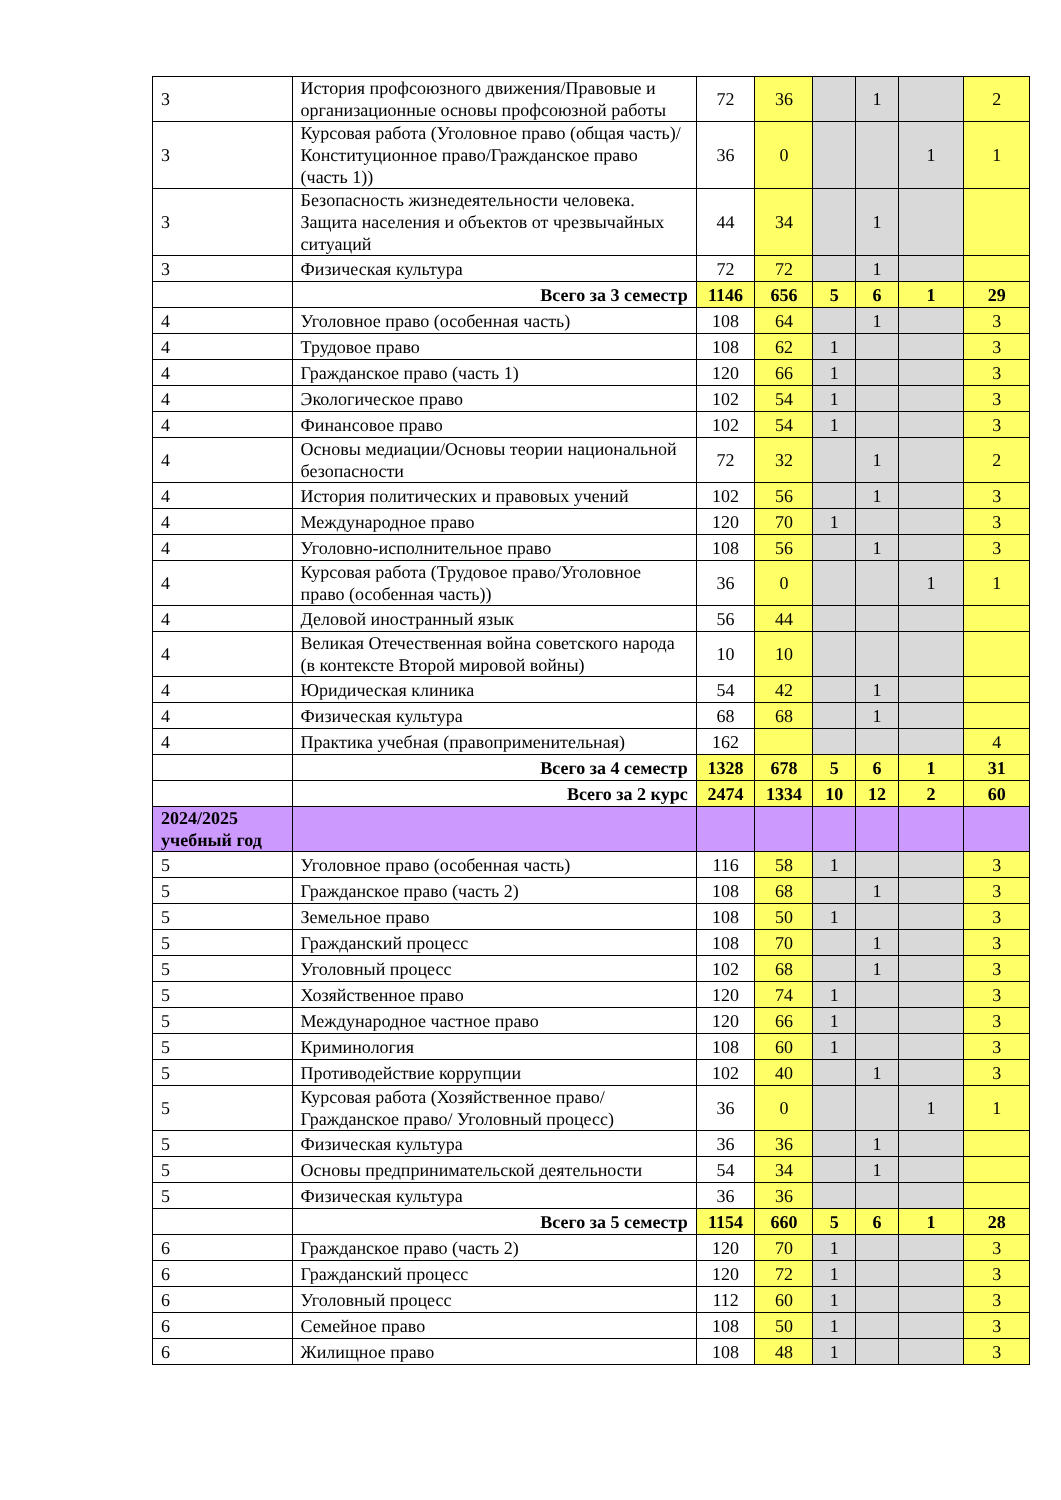| 3 | История профсоюзного движения/Правовые и организационные основы профсоюзной работы | 72 | 36 | | 1 | | 2 |
| 3 | Курсовая работа (Уголовное право (общая часть)/Конституционное право/Гражданское право (часть 1)) | 36 | 0 | | | 1 | 1 |
| 3 | Безопасность жизнедеятельности человека. Защита населения и объектов от чрезвычайных ситуаций | 44 | 34 | | 1 | | |
| 3 | Физическая культура | 72 | 72 | | 1 | | |
| | Всего за 3 семестр | 1146 | 656 | 5 | 6 | 1 | 29 |
| 4 | Уголовное право (особенная часть) | 108 | 64 | | 1 | | 3 |
| 4 | Трудовое право | 108 | 62 | 1 | | | 3 |
| 4 | Гражданское право (часть 1) | 120 | 66 | 1 | | | 3 |
| 4 | Экологическое право | 102 | 54 | 1 | | | 3 |
| 4 | Финансовое право | 102 | 54 | 1 | | | 3 |
| 4 | Основы медиации/Основы теории национальной безопасности | 72 | 32 | | 1 | | 2 |
| 4 | История политических и правовых учений | 102 | 56 | | 1 | | 3 |
| 4 | Международное право | 120 | 70 | 1 | | | 3 |
| 4 | Уголовно-исполнительное право | 108 | 56 | | 1 | | 3 |
| 4 | Курсовая работа (Трудовое право/Уголовное право (особенная часть)) | 36 | 0 | | | 1 | 1 |
| 4 | Деловой иностранный язык | 56 | 44 | | | | |
| 4 | Великая Отечественная война советского народа (в контексте Второй мировой войны) | 10 | 10 | | | | |
| 4 | Юридическая клиника | 54 | 42 | | 1 | | |
| 4 | Физическая культура | 68 | 68 | | 1 | | |
| 4 | Практика учебная (правоприменительная) | 162 | | | | | 4 |
| | Всего за 4 семестр | 1328 | 678 | 5 | 6 | 1 | 31 |
| | Всего за 2 курс | 2474 | 1334 | 10 | 12 | 2 | 60 |
| 2024/2025 учебный год | | | | | | | |
| 5 | Уголовное право (особенная часть) | 116 | 58 | 1 | | | 3 |
| 5 | Гражданское право (часть 2) | 108 | 68 | | 1 | | 3 |
| 5 | Земельное право | 108 | 50 | 1 | | | 3 |
| 5 | Гражданский процесс | 108 | 70 | | 1 | | 3 |
| 5 | Уголовный процесс | 102 | 68 | | 1 | | 3 |
| 5 | Хозяйственное право | 120 | 74 | 1 | | | 3 |
| 5 | Международное частное право | 120 | 66 | 1 | | | 3 |
| 5 | Криминология | 108 | 60 | 1 | | | 3 |
| 5 | Противодействие коррупции | 102 | 40 | | 1 | | 3 |
| 5 | Курсовая работа (Хозяйственное право/Гражданское право/ Уголовный процесс) | 36 | 0 | | | 1 | 1 |
| 5 | Физическая культура | 36 | 36 | | 1 | | |
| 5 | Основы предпринимательской деятельности | 54 | 34 | | 1 | | |
| 5 | Физическая культура | 36 | 36 | | | | |
| | Всего за 5 семестр | 1154 | 660 | 5 | 6 | 1 | 28 |
| 6 | Гражданское право (часть 2) | 120 | 70 | 1 | | | 3 |
| 6 | Гражданский процесс | 120 | 72 | 1 | | | 3 |
| 6 | Уголовный процесс | 112 | 60 | 1 | | | 3 |
| 6 | Семейное право | 108 | 50 | 1 | | | 3 |
| 6 | Жилищное право | 108 | 48 | 1 | | | 3 |